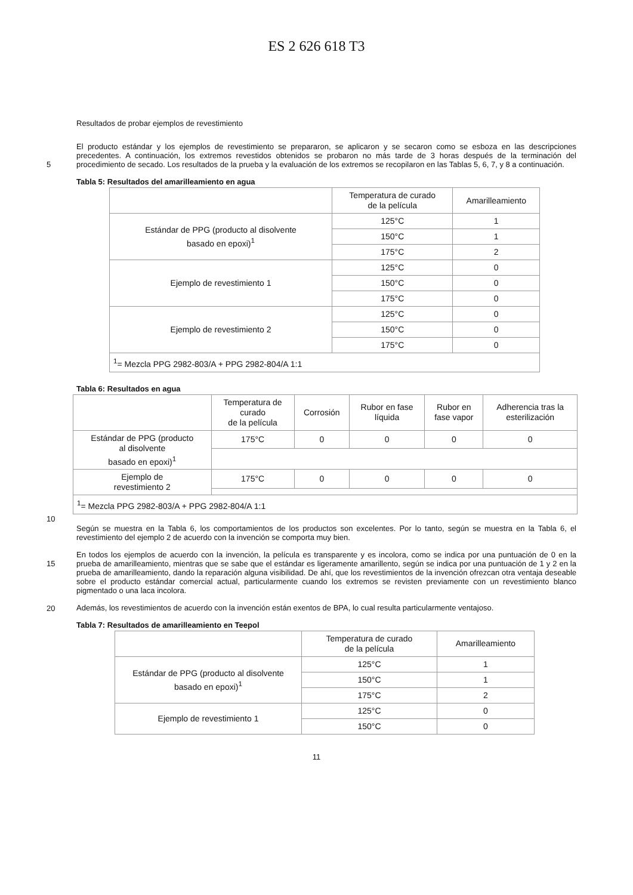ES 2 626 618 T3
Resultados de probar ejemplos de revestimiento
El producto estándar y los ejemplos de revestimiento se prepararon, se aplicaron y se secaron como se esboza en las descripciones precedentes. A continuación, los extremos revestidos obtenidos se probaron no más tarde de 3 horas después de la terminación del procedimiento de secado. Los resultados de la prueba y la evaluación de los 5 extremos se recopilaron en las Tablas 5, 6, 7, y 8 a continuación.
Tabla 5: Resultados del amarilleamiento en agua
| | Temperatura de curado de la película | Amarilleamiento |
| Estándar de PPG (producto al disolvente basado en epoxi)<sup>1</sup> | 125°C | 1 |
| | 150°C | 1 |
| | 175°C | 2 |
| Ejemplo de revestimiento 1 | 125°C | 0 |
| | 150°C | 0 |
| | 175°C | 0 |
| Ejemplo de revestimiento 2 | 125°C | 0 |
| | 150°C | 0 |
| | 175°C | 0 |
| <sup>1</sup>= Mezcla PPG 2982-803/A + PPG 2982-804/A 1:1 | | |
Tabla 6: Resultados en agua
| | Temperatura de curado de la película | Corrosión | Rubor en fase líquida | Rubor en fase vapor | Adherencia tras la esterilización |
| Estándar de PPG (producto al disolvente basado en epoxi)<sup>1</sup> | 175°C | 0 | 0 | 0 | 0 |
| Ejemplo de revestimiento 2 | 175°C | 0 | 0 | 0 | 0 |
| <sup>1</sup>= Mezcla PPG 2982-803/A + PPG 2982-804/A 1:1 | | | | | |
10
Según se muestra en la Tabla 6, los comportamientos de los productos son excelentes. Por lo tanto, según se muestra en la Tabla 6, el revestimiento del ejemplo 2 de acuerdo con la invención se comporta muy bien.
En todos los ejemplos de acuerdo con la invención, la película es transparente y es incolora, como se indica por una
15
puntuación de 0 en la prueba de amarilleamiento, mientras que se sabe que el estándar es ligeramente amarillento, según se indica por una puntuación de 1 y 2 en la prueba de amarilleamiento, dando la reparación alguna visibilidad. De ahí, que los revestimientos de la invención ofrezcan otra ventaja deseable sobre el producto estándar comercial actual, particularmente cuando los extremos se revisten previamente con un revestimiento blanco pigmentado o una laca incolora.
20
Además, los revestimientos de acuerdo con la invención están exentos de BPA, lo cual resulta particularmente ventajoso.
Tabla 7: Resultados de amarilleamiento en Teepol
| | Temperatura de curado de la película | Amarilleamiento |
| Estándar de PPG (producto al disolvente basado en epoxi)<sup>1</sup> | 125°C | 1 |
| | 150°C | 1 |
| | 175°C | 2 |
| Ejemplo de revestimiento 1 | 125°C | 0 |
| | 150°C | 0 |
11